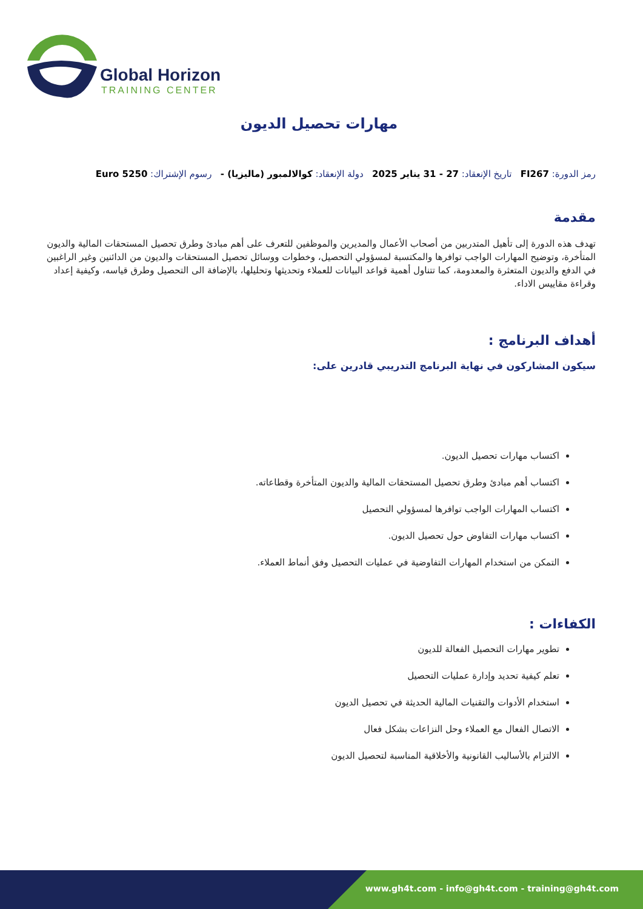Global Horizon
TRAINING CENTER
مهارات تحصيل الديون
رمز الدورة: FI267 تاريخ الإنعقاد: 27 - 31 يناير 2025 دولة الإنعقاد: كوالالمبور (ماليزيا) - رسوم الإشتراك: 5250 Euro
مقدمة
تهدف هذه الدورة إلى تأهيل المتدربين من أصحاب الأعمال والمديرين والموظفين للتعرف على أهم مبادئ وطرق تحصيل المستحقات المالية والديون المتأخرة، وتوضيح المهارات الواجب توافرها والمكتسبة لمسؤولي التحصيل، وخطوات ووسائل تحصيل المستحقات والديون من الدائنين وغير الراغبين في الدفع والديون المتعثرة والمعدومة، كما تتناول أهمية قواعد البيانات للعملاء وتحديثها وتحليلها، بالإضافة الى التحصيل وطرق قياسه، وكيفية إعداد وقراءة مقاييس الاداء.
أهداف البرنامج :
سيكون المشاركون في نهاية البرنامج التدريبي قادرين على:
اكتساب مهارات تحصيل الديون.
اكتساب أهم مبادئ وطرق تحصيل المستحقات المالية والديون المتأخرة وقطاعاته.
اكتساب المهارات الواجب توافرها لمسؤولي التحصيل
اكتساب مهارات التفاوض حول تحصيل الديون.
التمكن من استخدام المهارات التفاوضية في عمليات التحصيل وفق أنماط العملاء.
الكفاءات :
تطوير مهارات التحصيل الفعالة للديون
تعلم كيفية تحديد وإدارة عمليات التحصيل
استخدام الأدوات والتقنيات المالية الحديثة في تحصيل الديون
الاتصال الفعال مع العملاء وحل النزاعات بشكل فعال
الالتزام بالأساليب القانونية والأخلاقية المناسبة لتحصيل الديون
www.gh4t.com - info@gh4t.com - training@gh4t.com